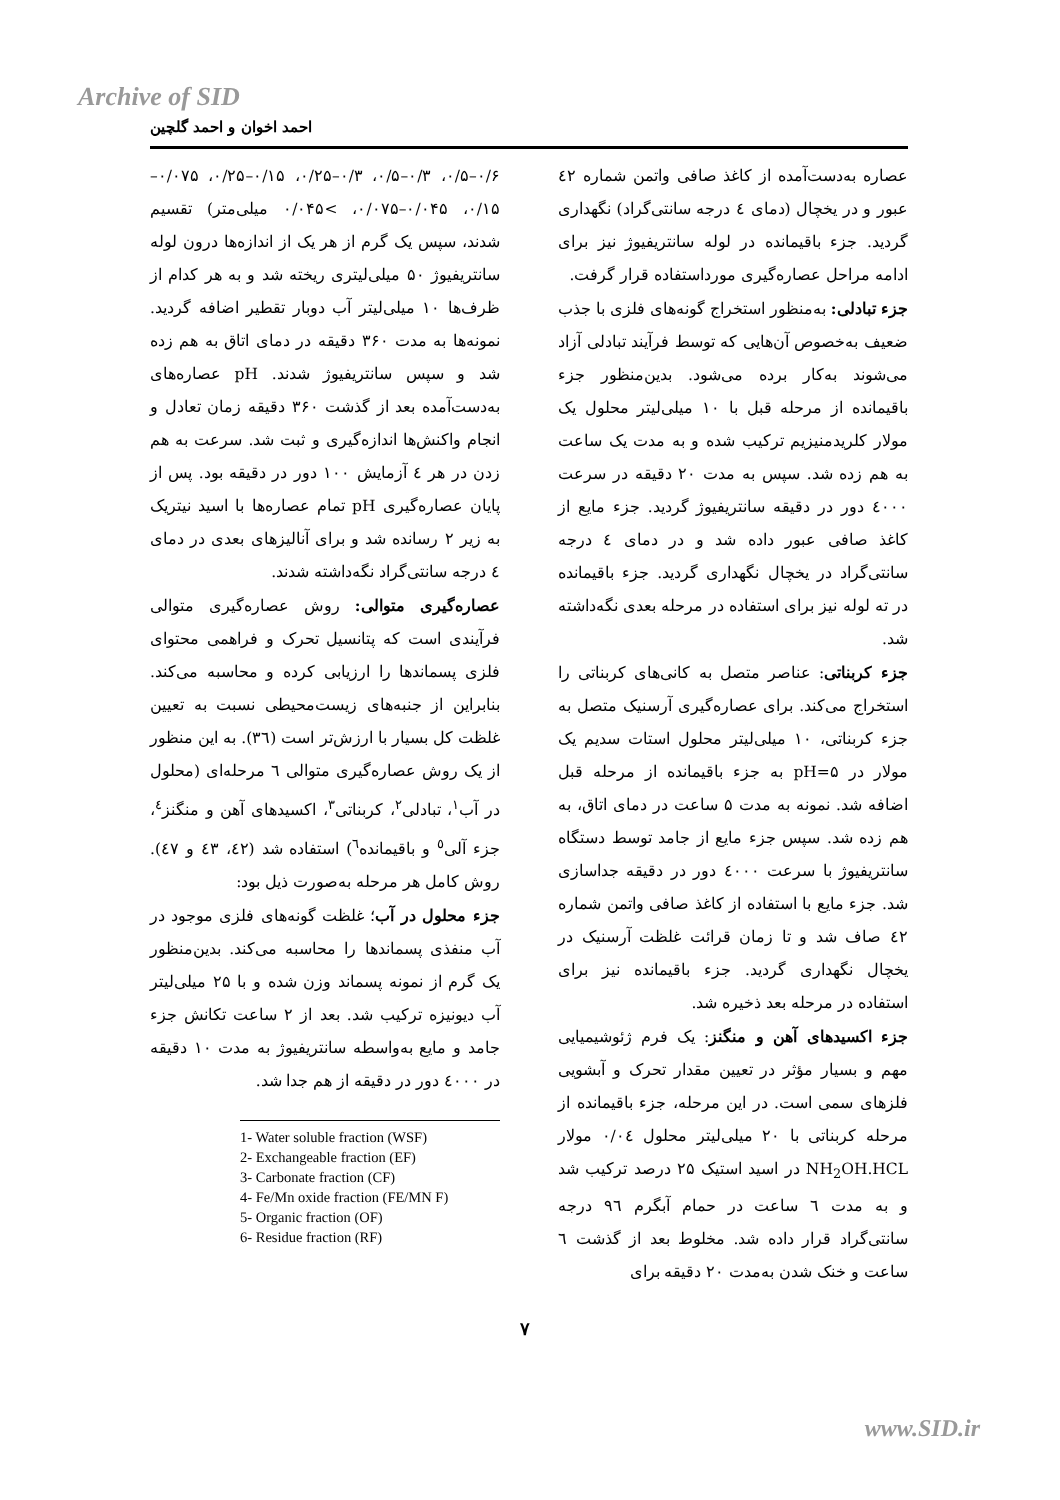Archive of SID
احمد اخوان و احمد گلچین
۰/۶–۰/۵، ۰/۳–۰/۵، ۰/۳–۰/۲۵، ۰/۱۵–۰/۲۵، ۰/۰۷۵–۰/۱۵، ۰/۰۴۵–۰/۰۷۵، >۰/۰۴۵ میلی‌متر) تقسیم شدند، سپس یک گرم از هر یک از اندازه‌ها درون لوله سانتریفیوژ ۵۰ میلی‌لیتری ریخته شد و به هر کدام از ظرف‌ها ۱۰ میلی‌لیتر آب دوبار تقطیر اضافه گردید. نمونه‌ها به مدت ۳۶۰ دقیقه در دمای اتاق به هم زده شد و سپس سانتریفیوژ شدند. pH عصاره‌های به‌دست‌آمده بعد از گذشت ۳۶۰ دقیقه زمان تعادل و انجام واکنش‌ها اندازه‌گیری و ثبت شد. سرعت به هم زدن در هر ٤ آزمایش ۱۰۰ دور در دقیقه بود. پس از پایان عصاره‌گیری pH تمام عصاره‌ها با اسید نیتریک به زیر ۲ رسانده شد و برای آنالیزهای بعدی در دمای ٤ درجه سانتی‌گراد نگه‌داشته شدند.
عصاره‌گیری متوالی: روش عصاره‌گیری متوالی فرآیندی است که پتانسیل تحرک و فراهمی محتوای فلزی پسماندها را ارزیابی کرده و محاسبه می‌کند. بنابراین از جنبه‌های زیست‌محیطی نسبت به تعیین غلظت کل بسیار با ارزش‌تر است (۳٦). به این منظور از یک روش عصاره‌گیری متوالی ٦ مرحله‌ای (محلول در آب<sup>۱</sup>، تبادلی<sup>۲</sup>، کربناتی<sup>۳</sup>، اکسیدهای آهن و منگنز<sup>٤</sup>، جزء آلی<sup>٥</sup> و باقیمانده<sup>٦</sup>) استفاده شد (٤۲، ٤۳ و ٤۷). روش کامل هر مرحله به‌صورت ذیل بود:
جزء محلول در آب؛ غلظت گونه‌های فلزی موجود در آب منفذی پسماندها را محاسبه می‌کند. بدین‌منظور یک گرم از نمونه پسماند وزن شده و با ۲۵ میلی‌لیتر آب دیونیزه ترکیب شد. بعد از ۲ ساعت تکانش جزء جامد و مایع به‌واسطه سانتریفیوژ به مدت ۱۰ دقیقه در ٤۰۰۰ دور در دقیقه از هم جدا شد.
1- Water soluble fraction (WSF)
2- Exchangeable fraction (EF)
3- Carbonate fraction (CF)
4- Fe/Mn oxide fraction (FE/MN F)
5- Organic fraction (OF)
6- Residue fraction (RF)
عصاره به‌دست‌آمده از کاغذ صافی واتمن شماره ٤۲ عبور و در یخچال (دمای ٤ درجه سانتی‌گراد) نگهداری گردید. جزء باقیمانده در لوله سانتریفیوژ نیز برای ادامه مراحل عصاره‌گیری مورداستفاده قرار گرفت.
جزء تبادلی: به‌منظور استخراج گونه‌های فلزی با جذب ضعیف به‌خصوص آن‌هایی که توسط فرآیند تبادلی آزاد می‌شوند به‌کار برده می‌شود. بدین‌منظور جزء باقیمانده از مرحله قبل با ۱۰ میلی‌لیتر محلول یک مولار کلریدمنیزیم ترکیب شده و به مدت یک ساعت به هم زده شد. سپس به مدت ۲۰ دقیقه در سرعت ٤۰۰۰ دور در دقیقه سانتریفیوژ گردید. جزء مایع از کاغذ صافی عبور داده شد و در دمای ٤ درجه سانتی‌گراد در یخچال نگهداری گردید. جزء باقیمانده در ته لوله نیز برای استفاده در مرحله بعدی نگه‌داشته شد.
جزء کربناتی: عناصر متصل به کانی‌های کربناتی را استخراج می‌کند. برای عصاره‌گیری آرسنیک متصل به جزء کربناتی، ۱۰ میلی‌لیتر محلول استات سدیم یک مولار در pH=۵ به جزء باقیمانده از مرحله قبل اضافه شد. نمونه به مدت ۵ ساعت در دمای اتاق، به هم زده شد. سپس جزء مایع از جامد توسط دستگاه سانتریفیوژ با سرعت ٤۰۰۰ دور در دقیقه جداسازی شد. جزء مایع با استفاده از کاغذ صافی واتمن شماره ٤۲ صاف شد و تا زمان قرائت غلظت آرسنیک در یخچال نگهداری گردید. جزء باقیمانده نیز برای استفاده در مرحله بعد ذخیره شد.
جزء اکسیدهای آهن و منگنز: یک فرم ژئوشیمیایی مهم و بسیار مؤثر در تعیین مقدار تحرک و آبشویی فلزهای سمی است. در این مرحله، جزء باقیمانده از مرحله کربناتی با ۲۰ میلی‌لیتر محلول ۰/۰٤ مولار NH<sub>2</sub>OH.HCL در اسید استیک ۲۵ درصد ترکیب شد و به مدت ٦ ساعت در حمام آبگرم ۹٦ درجه سانتی‌گراد قرار داده شد. مخلوط بعد از گذشت ٦ ساعت و خنک شدن به‌مدت ۲۰ دقیقه برای
۷
www.SID.ir